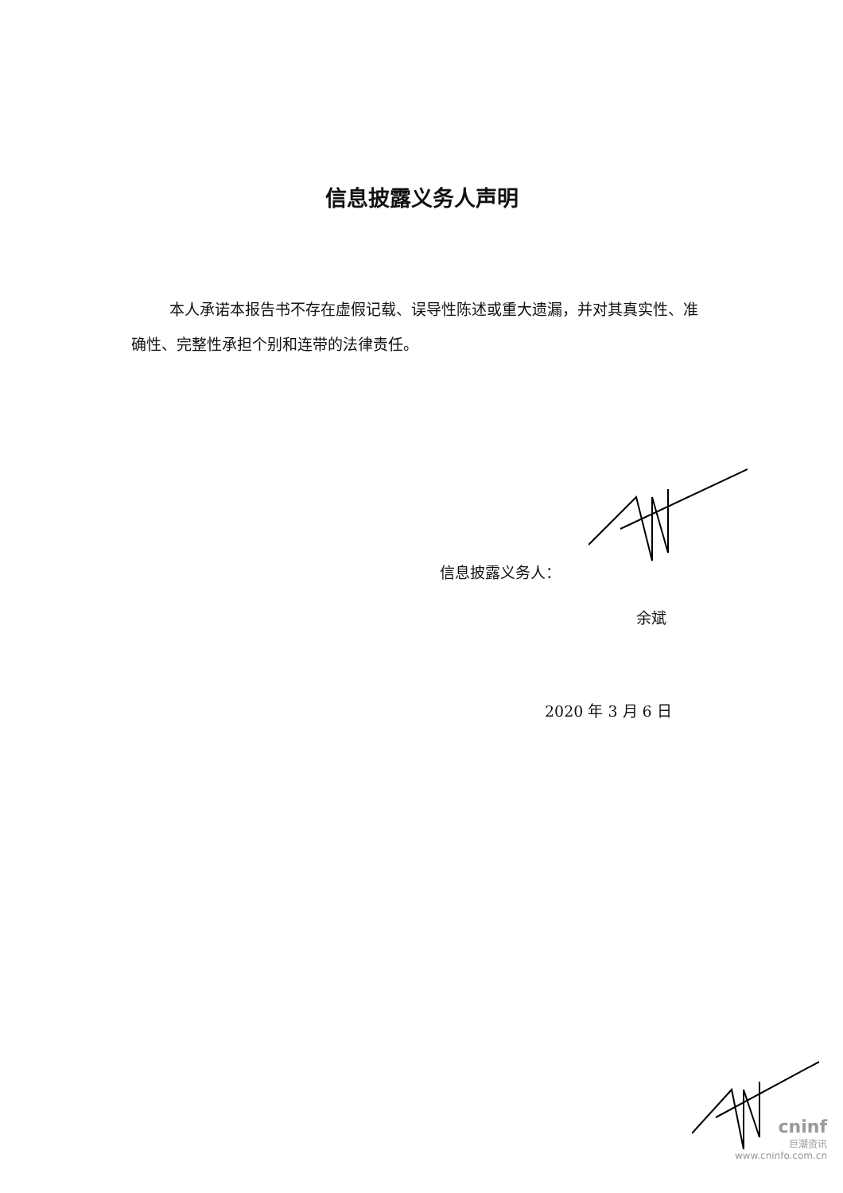信息披露义务人声明
本人承诺本报告书不存在虚假记载、误导性陈述或重大遗漏，并对其真实性、准确性、完整性承担个别和连带的法律责任。
信息披露义务人：
余斌
2020 年 3 月 6 日
cninf
巨潮资讯
www.cninfo.com.cn